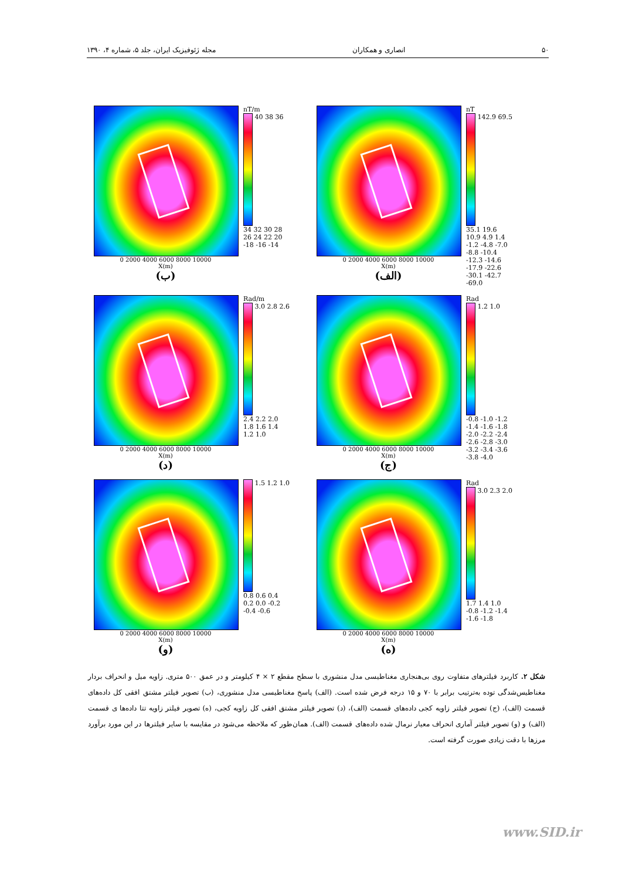۵۰ انصاری و همکاران مجله ژئوفیزیک ایران، جلد ۵، شماره ۴، ۱۳۹۰
0 2000 4000 6000 8000 10000
X(m)
(الف)
nT
142.9 69.5 35.1 19.6 10.9 4.9 1.4 -1.2 -4.8 -7.0 -8.8 -10.4 -12.3 -14.6 -17.9 -22.6 -30.1 -42.7 -69.0
0 2000 4000 6000 8000 10000
X(m)
(ب)
nT/m
40 38 36 34 32 30 28 26 24 22 20 -18 -16 -14
0 2000 4000 6000 8000 10000
X(m)
(ج)
Rad
1.2 1.0 -0.8 -1.0 -1.2 -1.4 -1.6 -1.8 -2.0 -2.2 -2.4 -2.6 -2.8 -3.0 -3.2 -3.4 -3.6 -3.8 -4.0
0 2000 4000 6000 8000 10000
X(m)
(د)
Rad/m
3.0 2.8 2.6 2.4 2.2 2.0 1.8 1.6 1.4 1.2 1.0
0 2000 4000 6000 8000 10000
X(m)
(ه)
Rad
3.0 2.3 2.0 1.7 1.4 1.0 -0.8 -1.2 -1.4 -1.6 -1.8
0 2000 4000 6000 8000 10000
X(m)
(و)
1.5 1.2 1.0 0.8 0.6 0.4 0.2 0.0 -0.2 -0.4 -0.6
شکل ۲. کاربرد فیلترهای متفاوت روی بی‌هنجاری مغناطیسی مدل منشوری با سطح مقطع ۲ × ۴ کیلومتر و در عمق ۵۰۰ متری. زاویه میل و انحراف بردار مغناطیس‌شدگی توده به‌ترتیب برابر با ۷۰ و ۱۵ درجه فرض شده است. (الف) پاسخ مغناطیسی مدل منشوری، (ب) تصویر فیلتر مشتق افقی کل داده‌های قسمت (الف)، (ج) تصویر فیلتر زاویه کجی داده‌های قسمت (الف)، (د) تصویر فیلتر مشتق افقی کل زاویه کجی، (ه) تصویر فیلتر زاویه تتا داده‌ها ی قسمت (الف) و (و) تصویر فیلتر آماری انحراف معیار نرمال شده داده‌های قسمت (الف). همان‌طور که ملاحظه می‌شود در مقایسه با سایر فیلترها در این مورد برآورد مرزها با دقت زیادی صورت گرفته است.
www.SID.ir